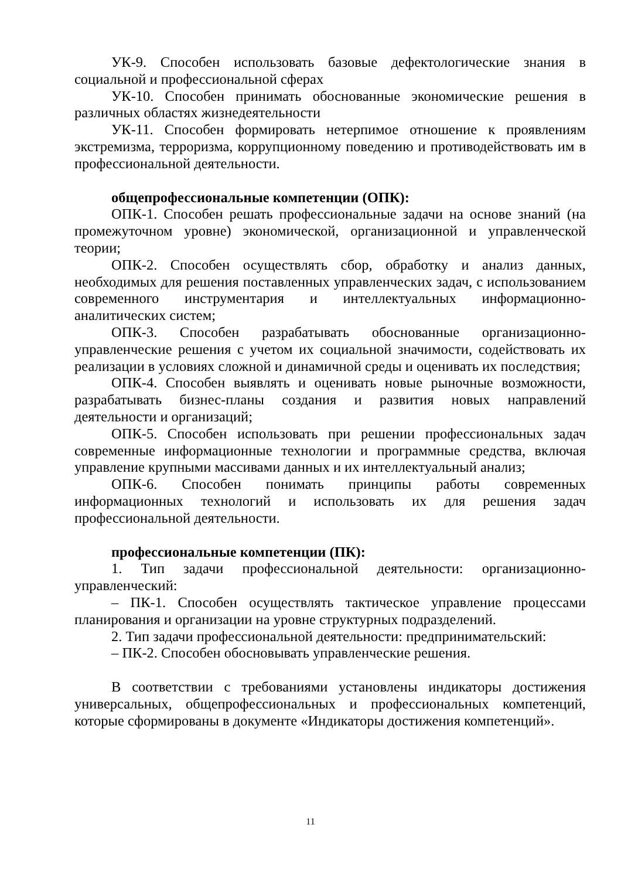УК-9. Способен использовать базовые дефектологические знания в социальной и профессиональной сферах
УК-10. Способен принимать обоснованные экономические решения в различных областях жизнедеятельности
УК-11. Способен формировать нетерпимое отношение к проявлениям экстремизма, терроризма, коррупционному поведению и противодействовать им в профессиональной деятельности.
общепрофессиональные компетенции (ОПК):
ОПК-1. Способен решать профессиональные задачи на основе знаний (на промежуточном уровне) экономической, организационной и управленческой теории;
ОПК-2. Способен осуществлять сбор, обработку и анализ данных, необходимых для решения поставленных управленческих задач, с использованием современного инструментария и интеллектуальных информационно-аналитических систем;
ОПК-3. Способен разрабатывать обоснованные организационно-управленческие решения с учетом их социальной значимости, содействовать их реализации в условиях сложной и динамичной среды и оценивать их последствия;
ОПК-4. Способен выявлять и оценивать новые рыночные возможности, разрабатывать бизнес-планы создания и развития новых направлений деятельности и организаций;
ОПК-5. Способен использовать при решении профессиональных задач современные информационные технологии и программные средства, включая управление крупными массивами данных и их интеллектуальный анализ;
ОПК-6. Способен понимать принципы работы современных информационных технологий и использовать их для решения задач профессиональной деятельности.
профессиональные компетенции (ПК):
1. Тип задачи профессиональной деятельности: организационно-управленческий:
– ПК-1. Способен осуществлять тактическое управление процессами планирования и организации на уровне структурных подразделений.
2. Тип задачи профессиональной деятельности: предпринимательский:
– ПК-2. Способен обосновывать управленческие решения.
В соответствии с требованиями установлены индикаторы достижения универсальных, общепрофессиональных и профессиональных компетенций, которые сформированы в документе «Индикаторы достижения компетенций».
11